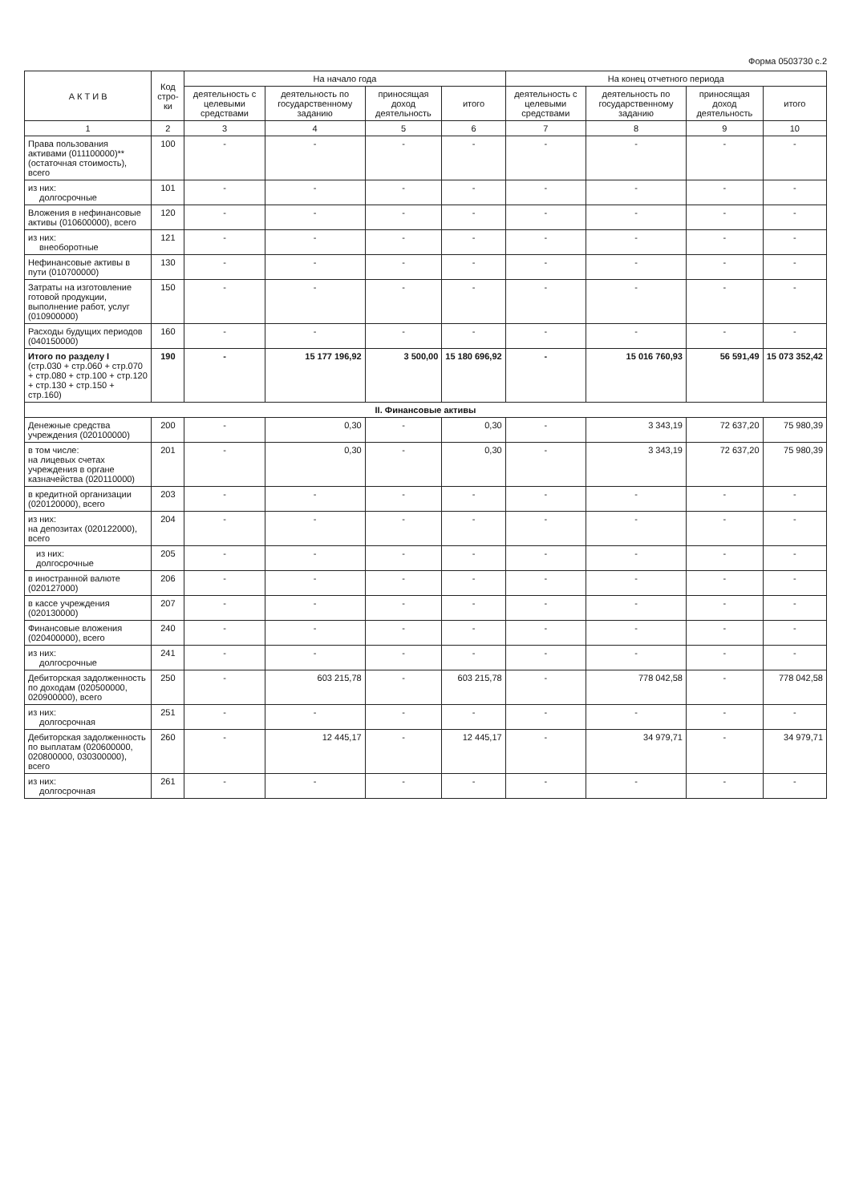Форма 0503730 с.2
| А К Т И В | Код стро-ки | На начало года | | | | На конец отчетного периода | | | |
| --- | --- | --- | --- | --- | --- | --- | --- | --- | --- |
| | | деятельность с целевыми средствами | деятельность по государственному заданию | приносящая доход деятельность | итого | деятельность с целевыми средствами | деятельность по государственному заданию | приносящая доход деятельность | итого |
| 1 | 2 | 3 | 4 | 5 | 6 | 7 | 8 | 9 | 10 |
| Права пользования активами (011100000)** (остаточная стоимость), всего | 100 | - | - | - | - | - | - | - | - |
| из них: долгосрочные | 101 | - | - | - | - | - | - | - | - |
| Вложения в нефинансовые активы (010600000), всего | 120 | - | - | - | - | - | - | - | - |
| из них: внеоборотные | 121 | - | - | - | - | - | - | - | - |
| Нефинансовые активы в пути (010700000) | 130 | - | - | - | - | - | - | - | - |
| Затраты на изготовление готовой продукции, выполнение работ, услуг (010900000) | 150 | - | - | - | - | - | - | - | - |
| Расходы будущих периодов (040150000) | 160 | - | - | - | - | - | - | - | - |
| Итого по разделу I (стр.030 + стр.060 + стр.070 + стр.080 + стр.100 + стр.120 + стр.130 + стр.150 + стр.160) | 190 | - | 15 177 196,92 | 3 500,00 | 15 180 696,92 | - | 15 016 760,93 | 56 591,49 | 15 073 352,42 |
| II. Финансовые активы | | | | | | | | | |
| Денежные средства учреждения (020100000) | 200 | - | 0,30 | - | 0,30 | - | 3 343,19 | 72 637,20 | 75 980,39 |
| в том числе: на лицевых счетах учреждения в органе казначейства (020110000) | 201 | - | 0,30 | - | 0,30 | - | 3 343,19 | 72 637,20 | 75 980,39 |
| в кредитной организации (020120000), всего | 203 | - | - | - | - | - | - | - | - |
| из них: на депозитах (020122000), всего | 204 | - | - | - | - | - | - | - | - |
| из них: долгосрочные | 205 | - | - | - | - | - | - | - | - |
| в иностранной валюте (020127000) | 206 | - | - | - | - | - | - | - | - |
| в кассе учреждения (020130000) | 207 | - | - | - | - | - | - | - | - |
| Финансовые вложения (020400000), всего | 240 | - | - | - | - | - | - | - | - |
| из них: долгосрочные | 241 | - | - | - | - | - | - | - | - |
| Дебиторская задолженность по доходам (020500000, 020900000), всего | 250 | - | 603 215,78 | - | 603 215,78 | - | 778 042,58 | - | 778 042,58 |
| из них: долгосрочная | 251 | - | - | - | - | - | - | - | - |
| Дебиторская задолженность по выплатам (020600000, 020800000, 030300000), всего | 260 | - | 12 445,17 | - | 12 445,17 | - | 34 979,71 | - | 34 979,71 |
| из них: долгосрочная | 261 | - | - | - | - | - | - | - | - |